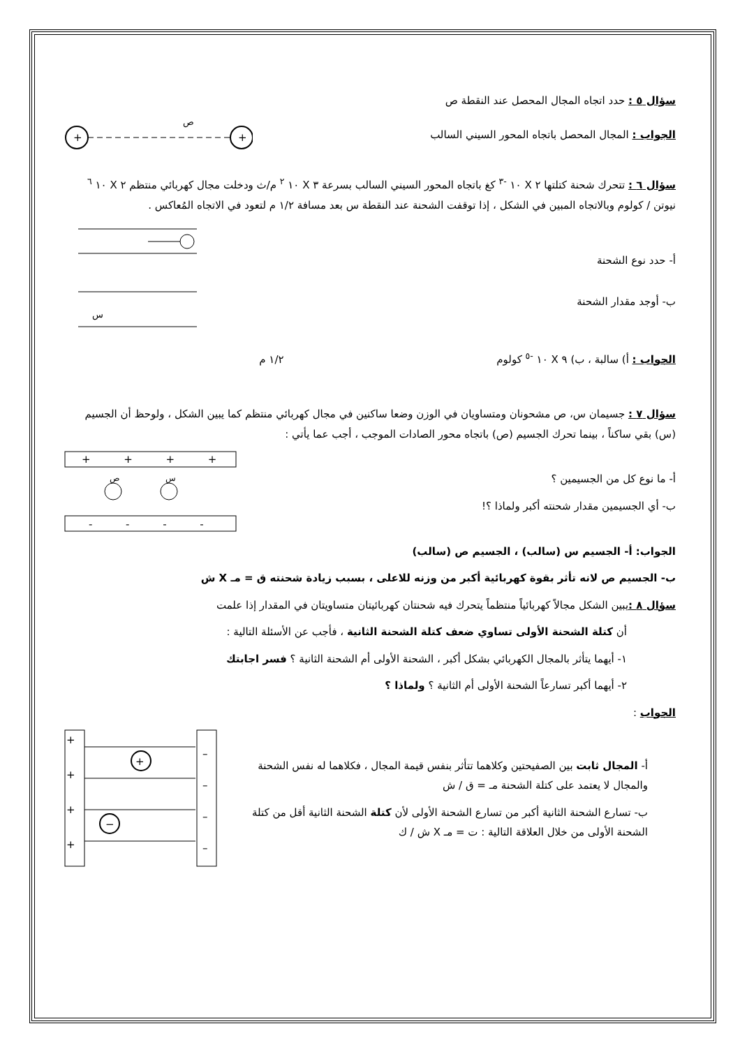سؤال ٥ : حدد اتجاه المجال المحصل عند النقطة ص
الجواب : المجال المحصل باتجاه المحور السيني السالب
+
+
ص
سؤال ٦ : تتحرك شحنة كتلتها ٢ X ١٠ <sup>-٣</sup> كغ باتجاه المحور السيني السالب بسرعة ٣ X ١٠ <sup>٢</sup> م/ث ودخلت مجال كهربائي منتظم ٢ X ١٠ <sup>٦</sup> نيوتن / كولوم وبالاتجاه المبين في الشكل ، إذا توقفت الشحنة عند النقطة س بعد مسافة ١/٢ م لتعود في الاتجاه المُعاكس .
أ- حدد نوع الشحنة
ب- أوجد مقدار الشحنة
س
الجواب : أ) سالبة ، ب) ٩ X ١٠ <sup>-٥</sup> كولوم ١/٢ م
سؤال ٧ : جسيمان س، ص مشحونان ومتساويان في الوزن وضعا ساكنين في مجال كهربائي منتظم كما يبين الشكل ، ولوحظ أن الجسيم (س) بقي ساكناً ، بينما تحرك الجسيم (ص) باتجاه محور الصادات الموجب ، أجب عما يأتي :
أ- ما نوع كل من الجسيمين ؟
ب- أي الجسيمين مقدار شحنته أكبر ولماذا ؟!
+ + + +
ص
س
- - - -
الجواب: أ- الجسيم س (سالب) ، الجسيم ص (سالب)
ب- الجسيم ص لانه تأثر بقوة كهربائية أكبر من وزنه للاعلى ، بسبب زيادة شحنته ق = مـ X ش
سؤال ٨ : يبين الشكل مجالاً كهربائياً منتظماً يتحرك فيه شحنتان كهربائيتان متساويتان في المقدار إذا علمت
أن كتلة الشحنة الأولى تساوي ضعف كتلة الشحنة الثانية ، فأجب عن الأسئلة التالية :
١- أيهما يتأثر بالمجال الكهربائي بشكل أكبر ، الشحنة الأولى أم الشحنة الثانية ؟ فسر اجابتك
٢- أيهما أكبر تسارعاً الشحنة الأولى أم الثانية ؟ ولماذا ؟
الجواب :
أ- المجال ثابت بين الصفيحتين وكلاهما تتأثر بنفس قيمة المجال ، فكلاهما له نفس الشحنة والمجال لا يعتمد على كتلة الشحنة مـ = ق / ش
ب- تسارع الشحنة الثانية أكبر من تسارع الشحنة الأولى لأن كتلة الشحنة الثانية أقل من كتلة الشحنة الأولى من خلال العلاقة التالية : ت = مـ X ش / ك
+
+
+
+
–
–
–
–
+
−